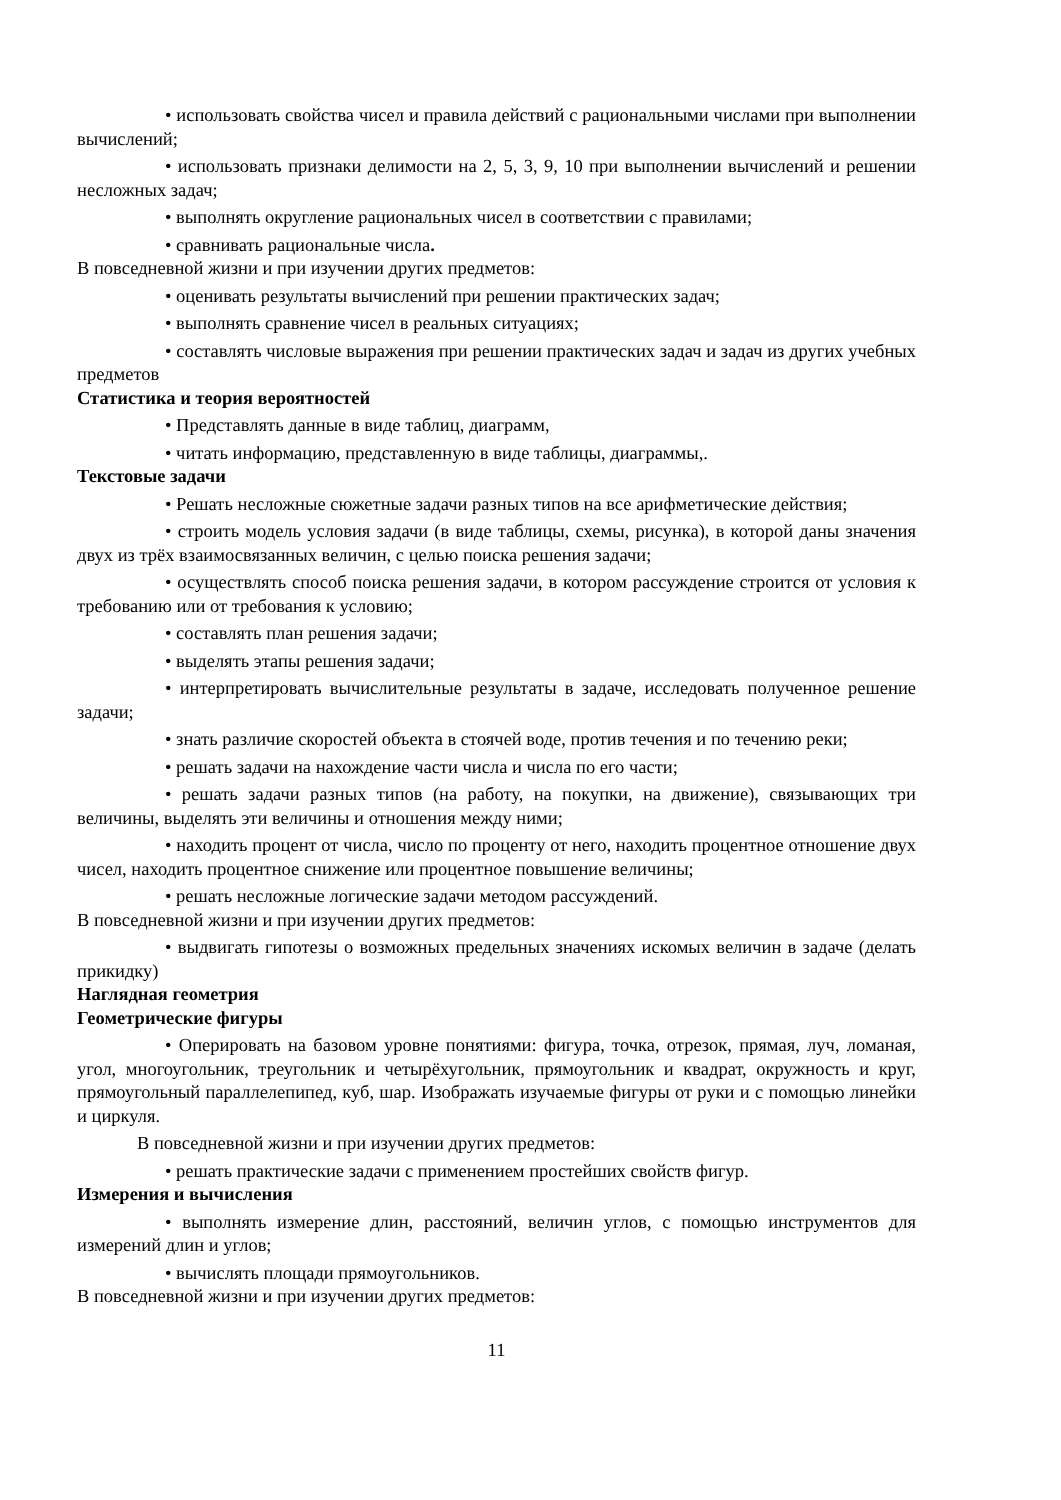• использовать свойства чисел и правила действий с рациональными числами при выполнении вычислений;
• использовать признаки делимости на 2, 5, 3, 9, 10 при выполнении вычислений и решении несложных задач;
• выполнять округление рациональных чисел в соответствии с правилами;
• сравнивать рациональные числа.
В повседневной жизни и при изучении других предметов:
• оценивать результаты вычислений при решении практических задач;
• выполнять сравнение чисел в реальных ситуациях;
• составлять числовые выражения при решении практических задач и задач из других учебных предметов
Статистика и теория вероятностей
• Представлять данные в виде таблиц, диаграмм,
• читать информацию, представленную в виде таблицы, диаграммы,.
Текстовые задачи
• Решать несложные сюжетные задачи разных типов на все арифметические действия;
• строить модель условия задачи (в виде таблицы, схемы, рисунка), в которой даны значения двух из трёх взаимосвязанных величин, с целью поиска решения задачи;
• осуществлять способ поиска решения задачи, в котором рассуждение строится от условия к требованию или от требования к условию;
• составлять план решения задачи;
• выделять этапы решения задачи;
• интерпретировать вычислительные результаты в задаче, исследовать полученное решение задачи;
• знать различие скоростей объекта в стоячей воде, против течения и по течению реки;
• решать задачи на нахождение части числа и числа по его части;
• решать задачи разных типов (на работу, на покупки, на движение), связывающих три величины, выделять эти величины и отношения между ними;
• находить процент от числа, число по проценту от него, находить процентное отношение двух чисел, находить процентное снижение или процентное повышение величины;
• решать несложные логические задачи методом рассуждений.
В повседневной жизни и при изучении других предметов:
• выдвигать гипотезы о возможных предельных значениях искомых величин в задаче (делать прикидку)
Наглядная геометрия
Геометрические фигуры
• Оперировать на базовом уровне понятиями: фигура, точка, отрезок, прямая, луч, ломаная, угол, многоугольник, треугольник и четырёхугольник, прямоугольник и квадрат, окружность и круг, прямоугольный параллелепипед, куб, шар. Изображать изучаемые фигуры от руки и с помощью линейки и циркуля.
В повседневной жизни и при изучении других предметов:
• решать практические задачи с применением простейших свойств фигур.
Измерения и вычисления
• выполнять измерение длин, расстояний, величин углов, с помощью инструментов для измерений длин и углов;
• вычислять площади прямоугольников.
В повседневной жизни и при изучении других предметов:
11